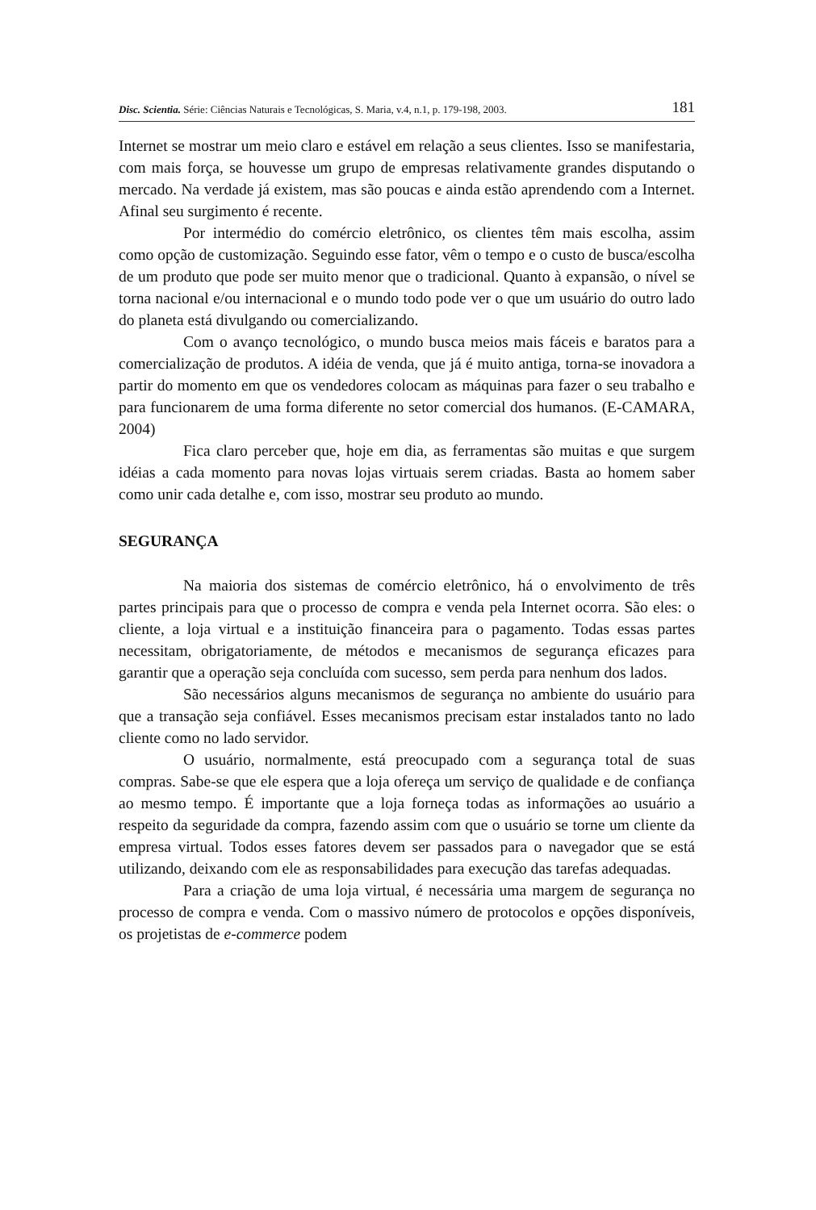Disc. Scientia. Série: Ciências Naturais e Tecnológicas, S. Maria, v.4, n.1, p. 179-198, 2003. 181
Internet se mostrar um meio claro e estável em relação a seus clientes. Isso se manifestaria, com mais força, se houvesse um grupo de empresas relativamente grandes disputando o mercado. Na verdade já existem, mas são poucas e ainda estão aprendendo com a Internet. Afinal seu surgimento é recente.
Por intermédio do comércio eletrônico, os clientes têm mais escolha, assim como opção de customização. Seguindo esse fator, vêm o tempo e o custo de busca/escolha de um produto que pode ser muito menor que o tradicional. Quanto à expansão, o nível se torna nacional e/ou internacional e o mundo todo pode ver o que um usuário do outro lado do planeta está divulgando ou comercializando.
Com o avanço tecnológico, o mundo busca meios mais fáceis e baratos para a comercialização de produtos. A idéia de venda, que já é muito antiga, torna-se inovadora a partir do momento em que os vendedores colocam as máquinas para fazer o seu trabalho e para funcionarem de uma forma diferente no setor comercial dos humanos. (E-CAMARA, 2004)
Fica claro perceber que, hoje em dia, as ferramentas são muitas e que surgem idéias a cada momento para novas lojas virtuais serem criadas. Basta ao homem saber como unir cada detalhe e, com isso, mostrar seu produto ao mundo.
SEGURANÇA
Na maioria dos sistemas de comércio eletrônico, há o envolvimento de três partes principais para que o processo de compra e venda pela Internet ocorra. São eles: o cliente, a loja virtual e a instituição financeira para o pagamento. Todas essas partes necessitam, obrigatoriamente, de métodos e mecanismos de segurança eficazes para garantir que a operação seja concluída com sucesso, sem perda para nenhum dos lados.
São necessários alguns mecanismos de segurança no ambiente do usuário para que a transação seja confiável. Esses mecanismos precisam estar instalados tanto no lado cliente como no lado servidor.
O usuário, normalmente, está preocupado com a segurança total de suas compras. Sabe-se que ele espera que a loja ofereça um serviço de qualidade e de confiança ao mesmo tempo. É importante que a loja forneça todas as informações ao usuário a respeito da seguridade da compra, fazendo assim com que o usuário se torne um cliente da empresa virtual. Todos esses fatores devem ser passados para o navegador que se está utilizando, deixando com ele as responsabilidades para execução das tarefas adequadas.
Para a criação de uma loja virtual, é necessária uma margem de segurança no processo de compra e venda. Com o massivo número de protocolos e opções disponíveis, os projetistas de e-commerce podem